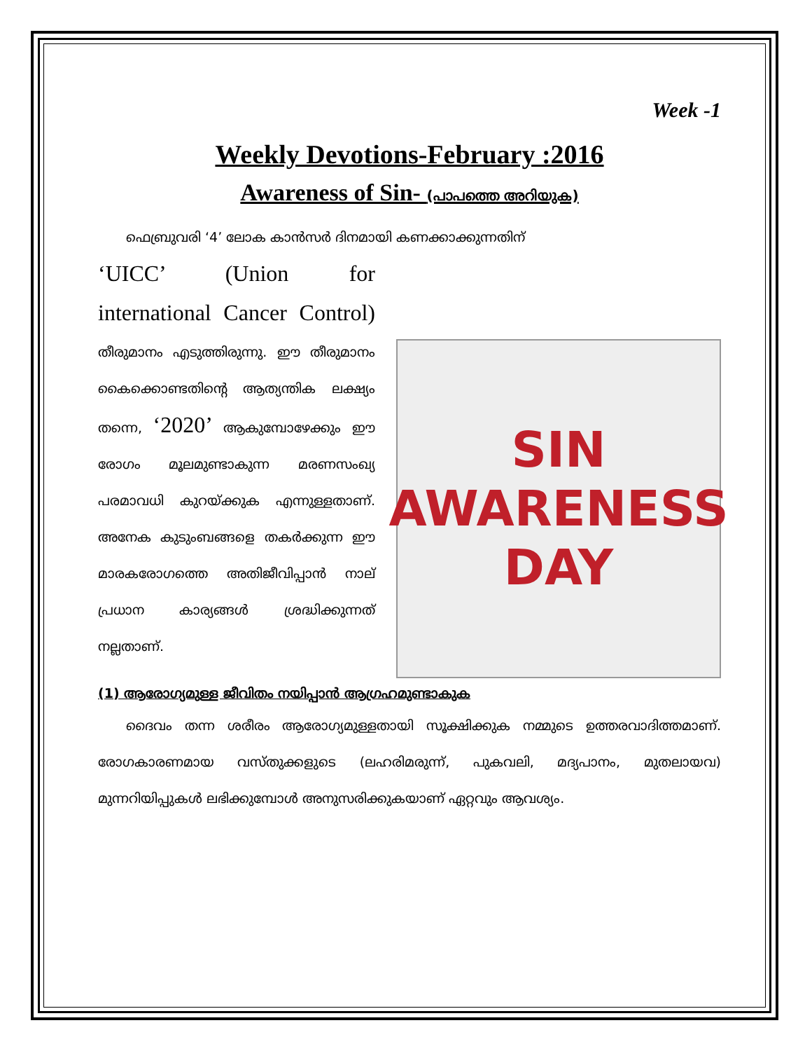Week -1
Weekly Devotions-February :2016
Awareness of Sin- (പാപത്തെ അറിയുക)
ഫെബ്രുവരി ‘4’ ലോക കാൻസർ ദിനമായി കണക്കാക്കുന്നതിന്
‘UICC’ (Union for international Cancer Control) തീരുമാനം എടുത്തിരുന്നു. ഈ തീരുമാനം കൈക്കൊണ്ടതിന്റെ ആത്യന്തിക ലക്ഷ്യം തന്നെ, ‘2020’ ആകുമ്പോഴേക്കും ഈ രോഗം മൂലമുണ്ടാകുന്ന മരണസംഖ്യ പരമാവധി കുറയ്ക്കുക എന്നുള്ളതാണ്. അനേക കുടുംബങ്ങളെ തകർക്കുന്ന ഈ മാരകരോഗത്തെ അതിജീവിപ്പാൻ നാല് പ്രധാന കാര്യങ്ങൾ ശ്രദ്ധിക്കുന്നത് നല്ലതാണ്.
SIN
AWARENESS
DAY
(1) ആരോഗ്യമുള്ള ജീവിതം നയിപ്പാൻ ആഗ്രഹമുണ്ടാകുക
ദൈവം തന്ന ശരീരം ആരോഗ്യമുള്ളതായി സൂക്ഷിക്കുക നമ്മുടെ ഉത്തരവാദിത്തമാണ്. രോഗകാരണമായ വസ്തുക്കളുടെ (ലഹരിമരുന്ന്, പുകവലി, മദ്യപാനം, മുതലായവ) മുന്നറിയിപ്പുകൾ ലഭിക്കുമ്പോൾ അനുസരിക്കുകയാണ് ഏറ്റവും ആവശ്യം.